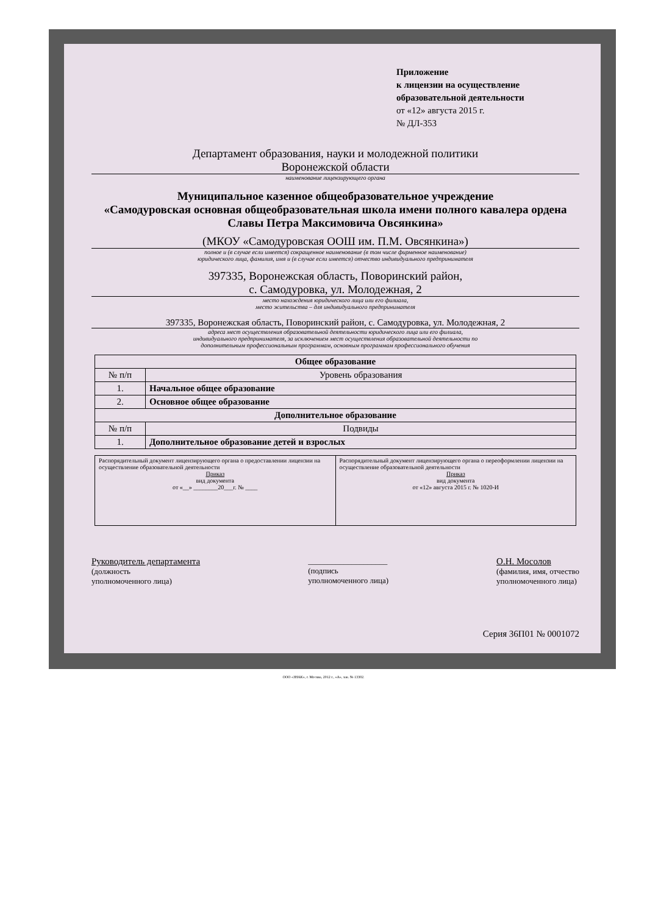Приложение
к лицензии на осуществление
образовательной деятельности
от «12» августа 2015 г.
№ ДЛ-353
Департамент образования, науки и молодежной политики
Воронежской области
наименование лицензирующего органа
Муниципальное казенное общеобразовательное учреждение
«Самодуровская основная общеобразовательная школа имени полного кавалера ордена Славы Петра Максимовича Овсянкина»
(МКОУ «Самодуровская ООШ им. П.М. Овсянкина»)
полное и (в случае если имеется) сокращенное наименование (в том числе фирменное наименование)
юридического лица, фамилия, имя и (в случае если имеется) отчество индивидуального предпринимателя
397335, Воронежская область, Поворинский район,
с. Самодуровка, ул. Молодежная, 2
место нахождения юридического лица или его филиала,
место жительства – для индивидуального предпринимателя
397335, Воронежская область, Поворинский район, с. Самодуровка, ул. Молодежная, 2
адреса мест осуществления образовательной деятельности юридического лица или его филиала,
индивидуального предпринимателя, за исключением мест осуществления образовательной деятельности по
дополнительным профессиональным программам, основным программам профессионального обучения
| Общее образование | |
| --- | --- |
| № п/п | Уровень образования |
| 1. | Начальное общее образование |
| 2. | Основное общее образование |
| Дополнительное образование | |
| № п/п | Подвиды |
| 1. | Дополнительное образование детей и взрослых |
| Распорядительный документ лицензирующего органа о предоставлении лицензии на осуществление образовательной деятельности Приказ вид документа от «__» ________20___г. № ____ | Распорядительный документ лицензирующего органа о переоформлении лицензии на осуществление образовательной деятельности Приказ вид документа от «12» августа 2015 г. № 1020-И |
Руководитель департамента
(должность
уполномоченного лица)
____________________
(подпись
уполномоченного лица)
О.Н. Мосолов
(фамилия, имя, отчество
уполномоченного лица)
Серия 36П01 № 0001072
ООО «ЗНАК», г. Москва, 2012 г., «А», зак. № 13302.